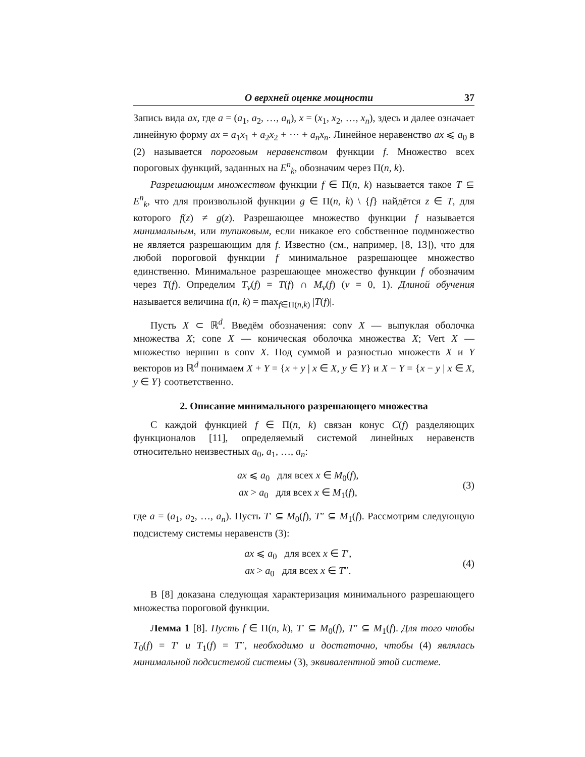О верхней оценке мощности 37
Запись вида ax, где a = (a<sub>1</sub>, a<sub>2</sub>, …, a<sub>n</sub>), x = (x<sub>1</sub>, x<sub>2</sub>, …, x<sub>n</sub>), здесь и далее означает линейную форму ax = a<sub>1</sub>x<sub>1</sub> + a<sub>2</sub>x<sub>2</sub> + ⋯ + a<sub>n</sub>x<sub>n</sub>. Линейное неравенство ax ⩽ a<sub>0</sub> в (2) называется пороговым неравенством функции f. Множество всех пороговых функций, заданных на E<sup>n</sup><sub>k</sub>, обозначим через Π(n, k).
Разрешающим множеством функции f ∈ Π(n, k) называется такое T ⊆ E<sup>n</sup><sub>k</sub>, что для произвольной функции g ∈ Π(n, k) \ {f} найдётся z ∈ T, для которого f(z) ≠ g(z). Разрешающее множество функции f называется минимальным, или тупиковым, если никакое его собственное подмножество не является разрешающим для f. Известно (см., например, [8, 13]), что для любой пороговой функции f минимальное разрешающее множество единственно. Минимальное разрешающее множество функции f обозначим через T(f). Определим T<sub>ν</sub>(f) = T(f) ∩ M<sub>ν</sub>(f) (ν = 0, 1). Длиной обучения называется величина t(n, k) = max<sub>f∈Π(n,k)</sub> |T(f)|.
Пусть X ⊂ ℝ<sup>d</sup>. Введём обозначения: conv X — выпуклая оболочка множества X; cone X — коническая оболочка множества X; Vert X — множество вершин в conv X. Под суммой и разностью множеств X и Y векторов из ℝ<sup>d</sup> понимаем X + Y = {x + y | x ∈ X, y ∈ Y} и X − Y = {x − y | x ∈ X, y ∈ Y} соответственно.
2. Описание минимального разрешающего множества
С каждой функцией f ∈ Π(n, k) связан конус C(f) разделяющих функционалов [11], определяемый системой линейных неравенств относительно неизвестных a<sub>0</sub>, a<sub>1</sub>, …, a<sub>n</sub>:
ax ⩽ a<sub>0</sub> для всех x ∈ M<sub>0</sub>(f),
ax > a<sub>0</sub> для всех x ∈ M<sub>1</sub>(f),
(3)
где a = (a<sub>1</sub>, a<sub>2</sub>, …, a<sub>n</sub>). Пусть T′ ⊆ M<sub>0</sub>(f), T″ ⊆ M<sub>1</sub>(f). Рассмотрим следующую подсистему системы неравенств (3):
ax ⩽ a<sub>0</sub> для всех x ∈ T′,
ax > a<sub>0</sub> для всех x ∈ T″.
(4)
В [8] доказана следующая характеризация минимального разрешающего множества пороговой функции.
Лемма 1 [8]. Пусть f ∈ Π(n, k), T′ ⊆ M<sub>0</sub>(f), T″ ⊆ M<sub>1</sub>(f). Для того чтобы T<sub>0</sub>(f) = T′ и T<sub>1</sub>(f) = T″, необходимо и достаточно, чтобы (4) являлась минимальной подсистемой системы (3), эквивалентной этой системе.